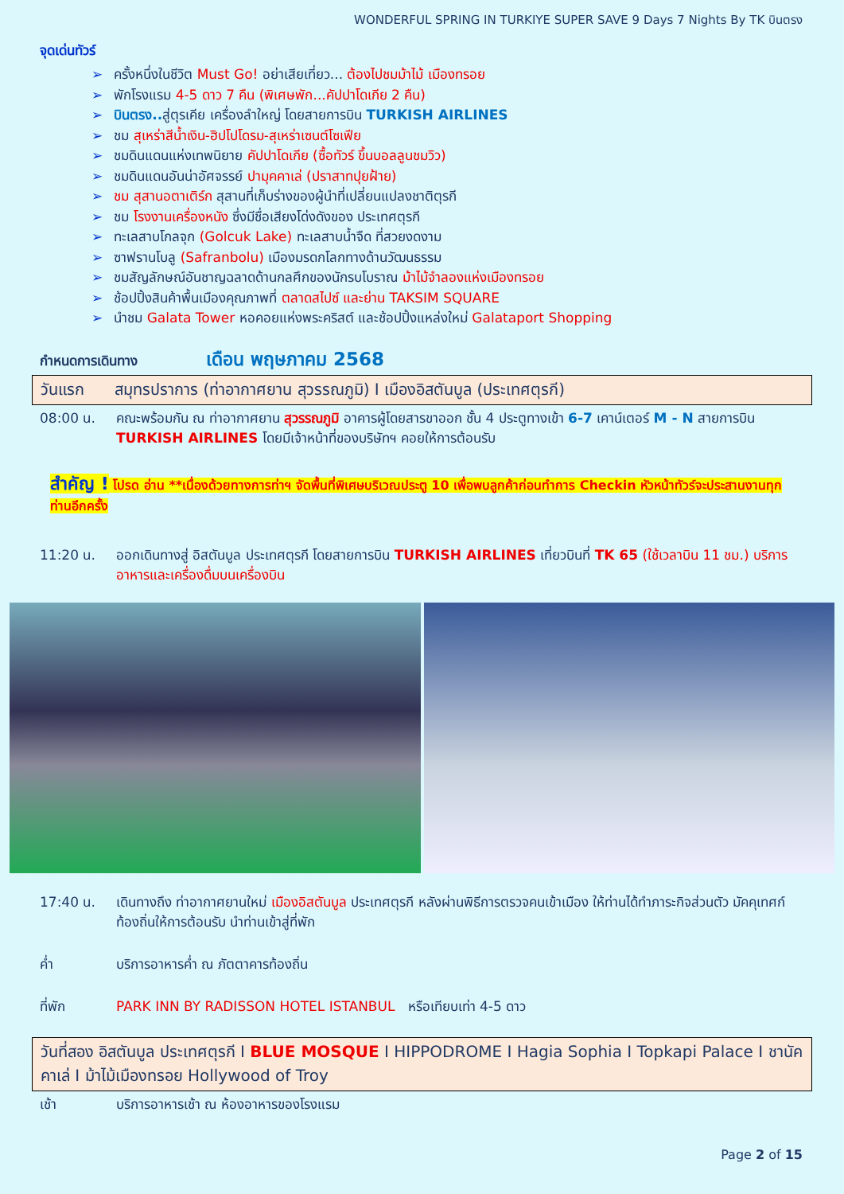WONDERFUL SPRING IN TURKIYE SUPER SAVE 9 Days 7 Nights By TK บินตรง
จุดเด่นทัวร์
➢ ครั้งหนึ่งในชีวิต Must Go! อย่าเสียเที่ยว... ต้องไปชมม้าไม้ เมืองทรอย
➢ พักโรงแรม 4-5 ดาว 7 คืน (พิเศษพัก...คัปปาโดเกีย 2 คืน)
➢ บินตรง.. สู่ตุรเคีย เครื่องลำใหญ่ โดยสายการบิน TURKISH AIRLINES
➢ ชม สุเหร่าสีน้ำเงิน-ฮิปโปโดรม-สุเหร่าเซนต์โซเฟีย
➢ ชมดินแดนแห่งเทพนิยาย คัปปาโดเกีย (ซื้อทัวร์ ขึ้นบอลลูนชมวิว)
➢ ชมดินแดนอันน่าอัศจรรย์ ปามุคคาเล่ (ปราสาทปุยฝ้าย)
➢ ชม สุสานอตาเติร์ก สุสานที่เก็บร่างของผู้นำที่เปลี่ยนแปลงชาติตุรกี
➢ ชม โรงงานเครื่องหนัง ซึ่งมีชื่อเสียงโด่งดังของ ประเทศตุรกี
➢ ทะเลสาบโกลจุก (Golcuk Lake) ทะเลสาบน้ำจืด ที่สวยงดงาม
➢ ซาฟรานโบลู (Safranbolu) เมืองมรดกโลกทางด้านวัฒนธรรม
➢ ชมสัญลักษณ์อันชาญฉลาดด้านกลศึกของนักรบโบราณ ม้าไม้จำลองแห่งเมืองทรอย
➢ ช้อปปิ้งสินค้าพื้นเมืองคุณภาพที่ ตลาดสไปซ์ และย่าน TAKSIM SQUARE
➢ นำชม Galata Tower หอคอยแห่งพระคริสต์ และช้อปปิ้งแหล่งใหม่ Galataport Shopping
กำหนดการเดินทาง เดือน พฤษภาคม 2568
วันแรก สมุทรปราการ (ท่าอากาศยาน สุวรรณภูมิ) I เมืองอิสตันบูล (ประเทศตุรกี)
08:00 น. คณะพร้อมกัน ณ ท่าอากาศยาน สุวรรณภูมิ อาคารผู้โดยสารขาออก ชั้น 4 ประตูทางเข้า 6-7 เคาน์เตอร์ M - N สายการบิน TURKISH AIRLINES โดยมีเจ้าหน้าที่ของบริษัทฯ คอยให้การต้อนรับ
สำคัญ ! โปรด อ่าน **เนื่องด้วยทางการท่าฯ จัดพื้นที่พิเศษบริเวณประตู 10 เพื่อพบลูกค้าก่อนทำการ Checkin หัวหน้าทัวร์จะประสานงานทุกท่านอีกครั้ง
11:20 น. ออกเดินทางสู่ อิสตันบูล ประเทศตุรกี โดยสายการบิน TURKISH AIRLINES เที่ยวบินที่ TK 65 (ใช้เวลาบิน 11 ชม.) บริการอาหารและเครื่องดื่มบนเครื่องบิน
17:40 น. เดินทางถึง ท่าอากาศยานใหม่ เมืองอิสตันบูล ประเทศตุรกี หลังผ่านพิธีการตรวจคนเข้าเมือง ให้ท่านได้ทำภาระกิจส่วนตัว มัคคุเทศก์ท้องถิ่นให้การต้อนรับ นำท่านเข้าสู่ที่พัก
ค่ำ บริการอาหารค่ำ ณ ภัตตาคารท้องถิ่น
ที่พัก PARK INN BY RADISSON HOTEL ISTANBUL หรือเทียบเท่า 4-5 ดาว
วันที่สอง อิสตันบูล ประเทศตุรกี I BLUE MOSQUE I HIPPODROME I Hagia Sophia I Topkapi Palace I ชานัคคาเล่ I ม้าไม้เมืองทรอย Hollywood of Troy
เช้า บริการอาหารเช้า ณ ห้องอาหารของโรงแรม
Page 2 of 15